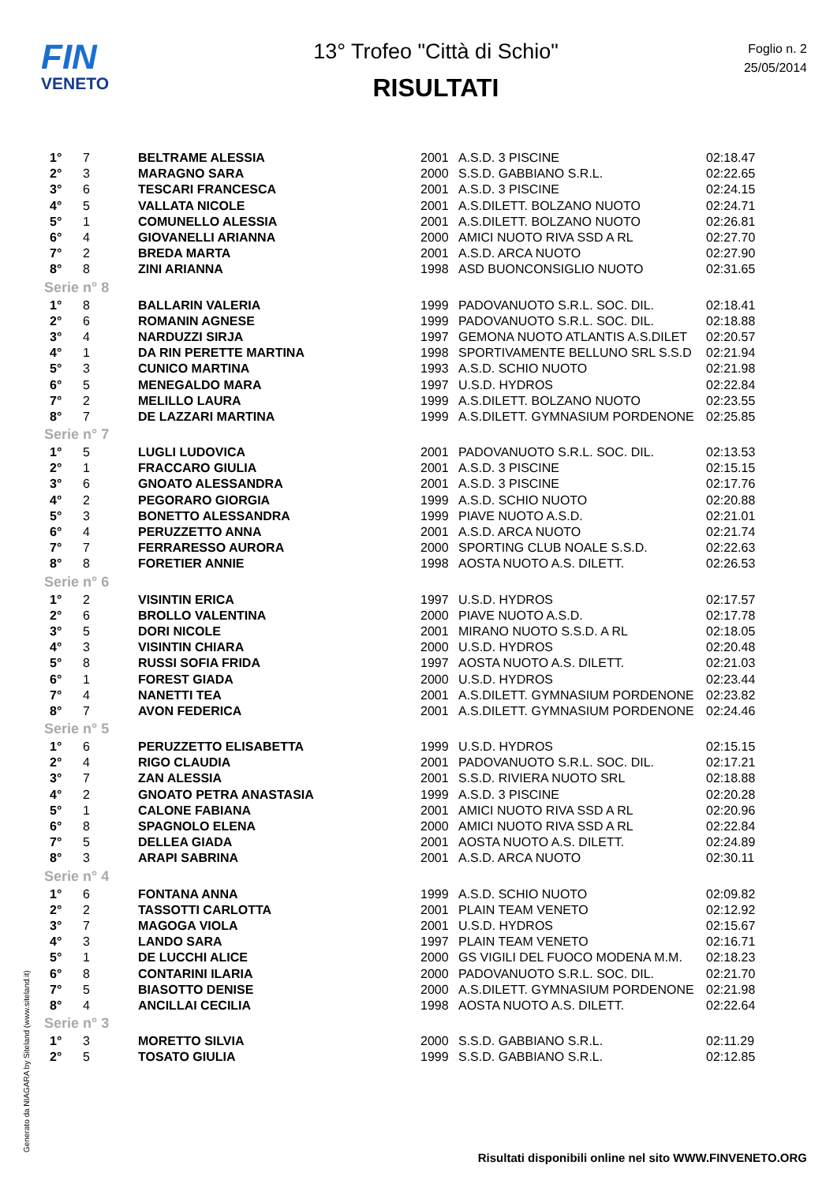FIN
VENETO
13° Trofeo "Città di Schio"
RISULTATI
Foglio n. 2
25/05/2014
| 1° | 7 | BELTRAME ALESSIA | 2001 | A.S.D. 3 PISCINE | 02:18.47 |
| 2° | 3 | MARAGNO SARA | 2000 | S.S.D. GABBIANO S.R.L. | 02:22.65 |
| 3° | 6 | TESCARI FRANCESCA | 2001 | A.S.D. 3 PISCINE | 02:24.15 |
| 4° | 5 | VALLATA NICOLE | 2001 | A.S.DILETT. BOLZANO NUOTO | 02:24.71 |
| 5° | 1 | COMUNELLO ALESSIA | 2001 | A.S.DILETT. BOLZANO NUOTO | 02:26.81 |
| 6° | 4 | GIOVANELLI ARIANNA | 2000 | AMICI NUOTO RIVA SSD A RL | 02:27.70 |
| 7° | 2 | BREDA MARTA | 2001 | A.S.D. ARCA NUOTO | 02:27.90 |
| 8° | 8 | ZINI ARIANNA | 1998 | ASD BUONCONSIGLIO NUOTO | 02:31.65 |
| Serie n° 8 | | | | | |
| 1° | 8 | BALLARIN VALERIA | 1999 | PADOVANUOTO S.R.L. SOC. DIL. | 02:18.41 |
| 2° | 6 | ROMANIN AGNESE | 1999 | PADOVANUOTO S.R.L. SOC. DIL. | 02:18.88 |
| 3° | 4 | NARDUZZI SIRJA | 1997 | GEMONA NUOTO ATLANTIS A.S.DILET | 02:20.57 |
| 4° | 1 | DA RIN PERETTE MARTINA | 1998 | SPORTIVAMENTE BELLUNO SRL S.S.D | 02:21.94 |
| 5° | 3 | CUNICO MARTINA | 1993 | A.S.D. SCHIO NUOTO | 02:21.98 |
| 6° | 5 | MENEGALDO MARA | 1997 | U.S.D. HYDROS | 02:22.84 |
| 7° | 2 | MELILLO LAURA | 1999 | A.S.DILETT. BOLZANO NUOTO | 02:23.55 |
| 8° | 7 | DE LAZZARI MARTINA | 1999 | A.S.DILETT. GYMNASIUM PORDENONE | 02:25.85 |
| Serie n° 7 | | | | | |
| 1° | 5 | LUGLI LUDOVICA | 2001 | PADOVANUOTO S.R.L. SOC. DIL. | 02:13.53 |
| 2° | 1 | FRACCARO GIULIA | 2001 | A.S.D. 3 PISCINE | 02:15.15 |
| 3° | 6 | GNOATO ALESSANDRA | 2001 | A.S.D. 3 PISCINE | 02:17.76 |
| 4° | 2 | PEGORARO GIORGIA | 1999 | A.S.D. SCHIO NUOTO | 02:20.88 |
| 5° | 3 | BONETTO ALESSANDRA | 1999 | PIAVE NUOTO A.S.D. | 02:21.01 |
| 6° | 4 | PERUZZETTO ANNA | 2001 | A.S.D. ARCA NUOTO | 02:21.74 |
| 7° | 7 | FERRARESSO AURORA | 2000 | SPORTING CLUB NOALE S.S.D. | 02:22.63 |
| 8° | 8 | FORETIER ANNIE | 1998 | AOSTA NUOTO A.S. DILETT. | 02:26.53 |
| Serie n° 6 | | | | | |
| 1° | 2 | VISINTIN ERICA | 1997 | U.S.D. HYDROS | 02:17.57 |
| 2° | 6 | BROLLO VALENTINA | 2000 | PIAVE NUOTO A.S.D. | 02:17.78 |
| 3° | 5 | DORI NICOLE | 2001 | MIRANO NUOTO S.S.D. A RL | 02:18.05 |
| 4° | 3 | VISINTIN CHIARA | 2000 | U.S.D. HYDROS | 02:20.48 |
| 5° | 8 | RUSSI SOFIA FRIDA | 1997 | AOSTA NUOTO A.S. DILETT. | 02:21.03 |
| 6° | 1 | FOREST GIADA | 2000 | U.S.D. HYDROS | 02:23.44 |
| 7° | 4 | NANETTI TEA | 2001 | A.S.DILETT. GYMNASIUM PORDENONE | 02:23.82 |
| 8° | 7 | AVON FEDERICA | 2001 | A.S.DILETT. GYMNASIUM PORDENONE | 02:24.46 |
| Serie n° 5 | | | | | |
| 1° | 6 | PERUZZETTO ELISABETTA | 1999 | U.S.D. HYDROS | 02:15.15 |
| 2° | 4 | RIGO CLAUDIA | 2001 | PADOVANUOTO S.R.L. SOC. DIL. | 02:17.21 |
| 3° | 7 | ZAN ALESSIA | 2001 | S.S.D. RIVIERA NUOTO SRL | 02:18.88 |
| 4° | 2 | GNOATO PETRA ANASTASIA | 1999 | A.S.D. 3 PISCINE | 02:20.28 |
| 5° | 1 | CALONE FABIANA | 2001 | AMICI NUOTO RIVA SSD A RL | 02:20.96 |
| 6° | 8 | SPAGNOLO ELENA | 2000 | AMICI NUOTO RIVA SSD A RL | 02:22.84 |
| 7° | 5 | DELLEA GIADA | 2001 | AOSTA NUOTO A.S. DILETT. | 02:24.89 |
| 8° | 3 | ARAPI SABRINA | 2001 | A.S.D. ARCA NUOTO | 02:30.11 |
| Serie n° 4 | | | | | |
| 1° | 6 | FONTANA ANNA | 1999 | A.S.D. SCHIO NUOTO | 02:09.82 |
| 2° | 2 | TASSOTTI CARLOTTA | 2001 | PLAIN TEAM VENETO | 02:12.92 |
| 3° | 7 | MAGOGA VIOLA | 2001 | U.S.D. HYDROS | 02:15.67 |
| 4° | 3 | LANDO SARA | 1997 | PLAIN TEAM VENETO | 02:16.71 |
| 5° | 1 | DE LUCCHI ALICE | 2000 | GS VIGILI DEL FUOCO MODENA M.M. | 02:18.23 |
| 6° | 8 | CONTARINI ILARIA | 2000 | PADOVANUOTO S.R.L. SOC. DIL. | 02:21.70 |
| 7° | 5 | BIASOTTO DENISE | 2000 | A.S.DILETT. GYMNASIUM PORDENONE | 02:21.98 |
| 8° | 4 | ANCILLAI CECILIA | 1998 | AOSTA NUOTO A.S. DILETT. | 02:22.64 |
| Serie n° 3 | | | | | |
| 1° | 3 | MORETTO SILVIA | 2000 | S.S.D. GABBIANO S.R.L. | 02:11.29 |
| 2° | 5 | TOSATO GIULIA | 1999 | S.S.D. GABBIANO S.R.L. | 02:12.85 |
Generato da NIAGARA by Siteland (www.siteland.it)
Risultati disponibili online nel sito WWW.FINVENETO.ORG